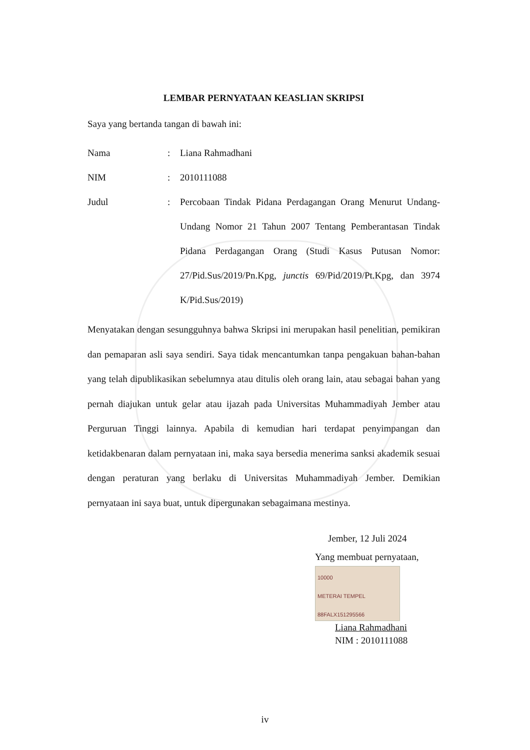LEMBAR PERNYATAAN KEASLIAN SKRIPSI
Saya yang bertanda tangan di bawah ini:
Nama: Liana Rahmadhani
NIM: 2010111088
Judul: Percobaan Tindak Pidana Perdagangan Orang Menurut Undang-Undang Nomor 21 Tahun 2007 Tentang Pemberantasan Tindak Pidana Perdagangan Orang (Studi Kasus Putusan Nomor: 27/Pid.Sus/2019/Pn.Kpg, junctis 69/Pid/2019/Pt.Kpg, dan 3974 K/Pid.Sus/2019)
Menyatakan dengan sesungguhnya bahwa Skripsi ini merupakan hasil penelitian, pemikiran dan pemaparan asli saya sendiri. Saya tidak mencantumkan tanpa pengakuan bahan-bahan yang telah dipublikasikan sebelumnya atau ditulis oleh orang lain, atau sebagai bahan yang pernah diajukan untuk gelar atau ijazah pada Universitas Muhammadiyah Jember atau Perguruan Tinggi lainnya. Apabila di kemudian hari terdapat penyimpangan dan ketidakbenaran dalam pernyataan ini, maka saya bersedia menerima sanksi akademik sesuai dengan peraturan yang berlaku di Universitas Muhammadiyah Jember. Demikian pernyataan ini saya buat, untuk dipergunakan sebagaimana mestinya.
Jember, 12 Juli 2024
Yang membuat pernyataan,
10000
METERAI TEMPEL
88FALX151295566
Liana Rahmadhani
NIM : 2010111088
iv